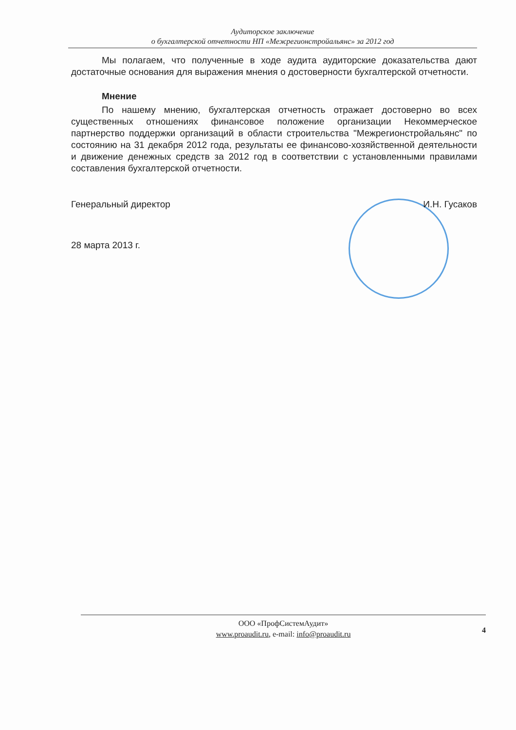Аудиторское заключение
о бухгалтерской отчетности НП «Межрегионстройальянс» за 2012 год
Мы полагаем, что полученные в ходе аудита аудиторские доказательства дают достаточные основания для выражения мнения о достоверности бухгалтерской отчетности.
Мнение
По нашему мнению, бухгалтерская отчетность отражает достоверно во всех существенных отношениях финансовое положение организации Некоммерческое партнерство поддержки организаций в области строительства "Межрегионстройальянс" по состоянию на 31 декабря 2012 года, результаты ее финансово-хозяйственной деятельности и движение денежных средств за 2012 год в соответствии с установленными правилами составления бухгалтерской отчетности.
Генеральный директор И.Н. Гусаков
28 марта 2013 г.
ООО «ПрофСистемАудит»
www.proaudit.ru, e-mail: info@proaudit.ru
4